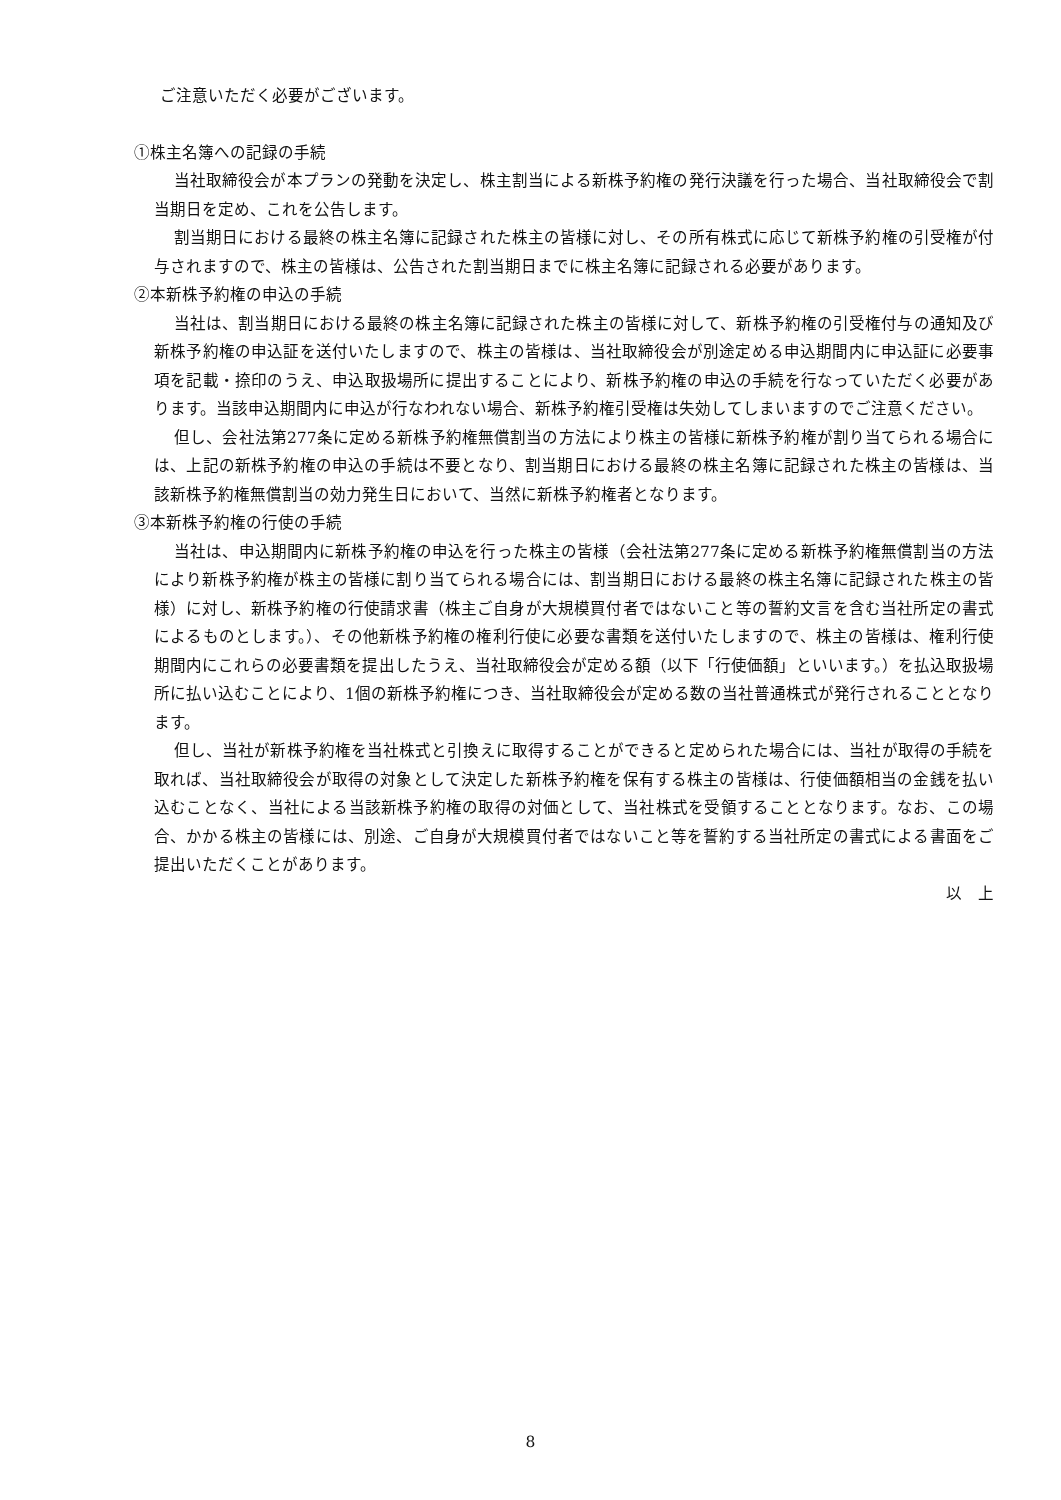ご注意いただく必要がございます。
①株主名簿への記録の手続
当社取締役会が本プランの発動を決定し、株主割当による新株予約権の発行決議を行った場合、当社取締役会で割当期日を定め、これを公告します。
割当期日における最終の株主名簿に記録された株主の皆様に対し、その所有株式に応じて新株予約権の引受権が付与されますので、株主の皆様は、公告された割当期日までに株主名簿に記録される必要があります。
②本新株予約権の申込の手続
当社は、割当期日における最終の株主名簿に記録された株主の皆様に対して、新株予約権の引受権付与の通知及び新株予約権の申込証を送付いたしますので、株主の皆様は、当社取締役会が別途定める申込期間内に申込証に必要事項を記載・捺印のうえ、申込取扱場所に提出することにより、新株予約権の申込の手続を行なっていただく必要があります。当該申込期間内に申込が行なわれない場合、新株予約権引受権は失効してしまいますのでご注意ください。
但し、会社法第277条に定める新株予約権無償割当の方法により株主の皆様に新株予約権が割り当てられる場合には、上記の新株予約権の申込の手続は不要となり、割当期日における最終の株主名簿に記録された株主の皆様は、当該新株予約権無償割当の効力発生日において、当然に新株予約権者となります。
③本新株予約権の行使の手続
当社は、申込期間内に新株予約権の申込を行った株主の皆様（会社法第277条に定める新株予約権無償割当の方法により新株予約権が株主の皆様に割り当てられる場合には、割当期日における最終の株主名簿に記録された株主の皆様）に対し、新株予約権の行使請求書（株主ご自身が大規模買付者ではないこと等の誓約文言を含む当社所定の書式によるものとします。）、その他新株予約権の権利行使に必要な書類を送付いたしますので、株主の皆様は、権利行使期間内にこれらの必要書類を提出したうえ、当社取締役会が定める額（以下「行使価額」といいます。）を払込取扱場所に払い込むことにより、1個の新株予約権につき、当社取締役会が定める数の当社普通株式が発行されることとなります。
但し、当社が新株予約権を当社株式と引換えに取得することができると定められた場合には、当社が取得の手続を取れば、当社取締役会が取得の対象として決定した新株予約権を保有する株主の皆様は、行使価額相当の金銭を払い込むことなく、当社による当該新株予約権の取得の対価として、当社株式を受領することとなります。なお、この場合、かかる株主の皆様には、別途、ご自身が大規模買付者ではないこと等を誓約する当社所定の書式による書面をご提出いただくことがあります。
以　上
8